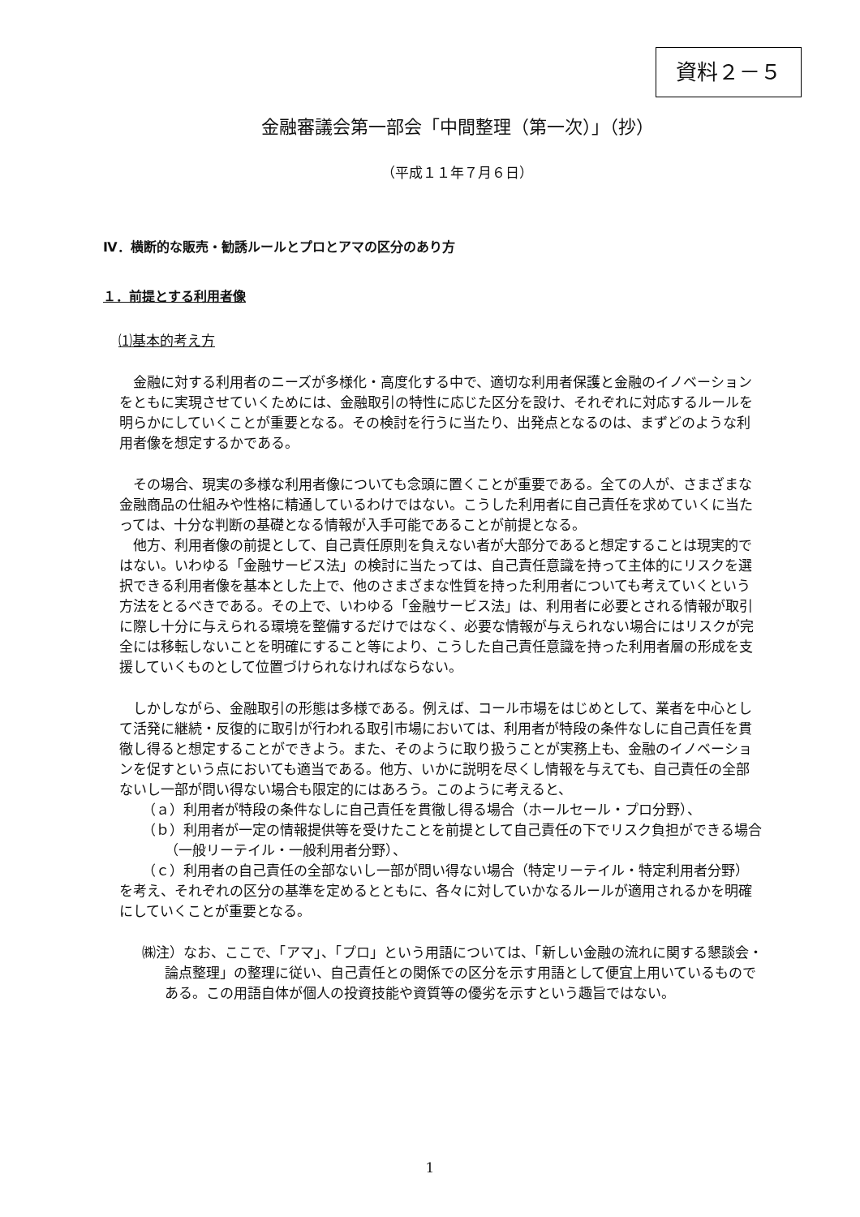資料２－５
金融審議会第一部会「中間整理（第一次）」（抄）
（平成１１年７月６日）
Ⅳ．横断的な販売・勧誘ルールとプロとアマの区分のあり方
１．前提とする利用者像
⑴基本的考え方
金融に対する利用者のニーズが多様化・高度化する中で、適切な利用者保護と金融のイノベーションをともに実現させていくためには、金融取引の特性に応じた区分を設け、それぞれに対応するルールを明らかにしていくことが重要となる。その検討を行うに当たり、出発点となるのは、まずどのような利用者像を想定するかである。
その場合、現実の多様な利用者像についても念頭に置くことが重要である。全ての人が、さまざまな金融商品の仕組みや性格に精通しているわけではない。こうした利用者に自己責任を求めていくに当たっては、十分な判断の基礎となる情報が入手可能であることが前提となる。
他方、利用者像の前提として、自己責任原則を負えない者が大部分であると想定することは現実的ではない。いわゆる「金融サービス法」の検討に当たっては、自己責任意識を持って主体的にリスクを選択できる利用者像を基本とした上で、他のさまざまな性質を持った利用者についても考えていくという方法をとるべきである。その上で、いわゆる「金融サービス法」は、利用者に必要とされる情報が取引に際し十分に与えられる環境を整備するだけではなく、必要な情報が与えられない場合にはリスクが完全には移転しないことを明確にすること等により、こうした自己責任意識を持った利用者層の形成を支援していくものとして位置づけられなければならない。
しかしながら、金融取引の形態は多様である。例えば、コール市場をはじめとして、業者を中心として活発に継続・反復的に取引が行われる取引市場においては、利用者が特段の条件なしに自己責任を貫徹し得ると想定することができよう。また、そのように取り扱うことが実務上も、金融のイノベーションを促すという点においても適当である。他方、いかに説明を尽くし情報を与えても、自己責任の全部ないし一部が問い得ない場合も限定的にはあろう。このように考えると、
（ａ）利用者が特段の条件なしに自己責任を貫徹し得る場合（ホールセール・プロ分野）、
（ｂ）利用者が一定の情報提供等を受けたことを前提として自己責任の下でリスク負担ができる場合（一般リーテイル・一般利用者分野）、
（ｃ）利用者の自己責任の全部ないし一部が問い得ない場合（特定リーテイル・特定利用者分野）
を考え、それぞれの区分の基準を定めるとともに、各々に対していかなるルールが適用されるかを明確にしていくことが重要となる。
㈱注）なお、ここで、「アマ」、「プロ」という用語については、「新しい金融の流れに関する懇談会・論点整理」の整理に従い、自己責任との関係での区分を示す用語として便宜上用いているものである。この用語自体が個人の投資技能や資質等の優劣を示すという趣旨ではない。
1